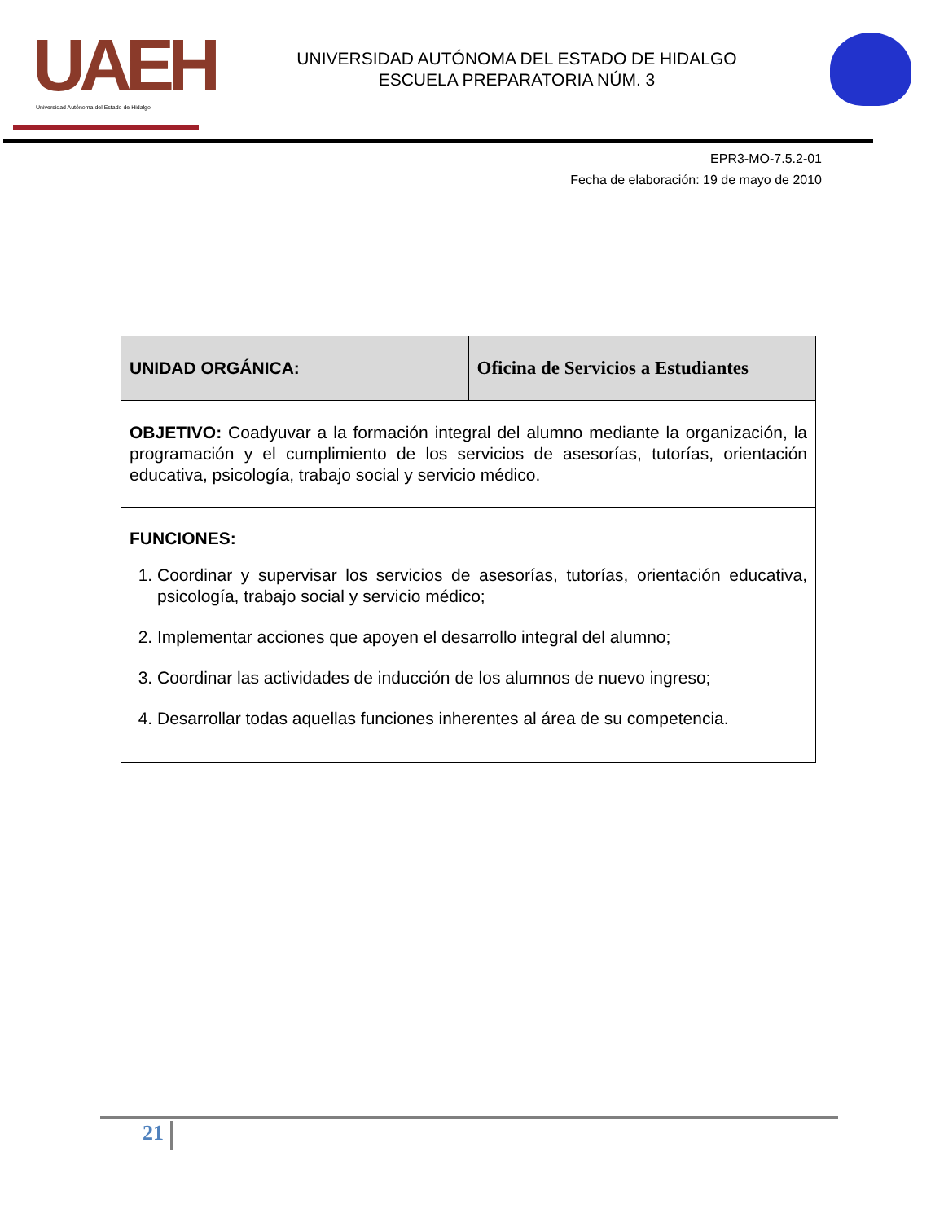UAEH
Universidad Autónoma del Estado de Hidalgo
UNIVERSIDAD AUTÓNOMA DEL ESTADO DE HIDALGO
ESCUELA PREPARATORIA NÚM. 3
EPR3-MO-7.5.2-01
Fecha de elaboración: 19 de mayo de 2010
| UNIDAD ORGÁNICA: | Oficina de Servicios a Estudiantes |
| OBJETIVO: Coadyuvar a la formación integral del alumno mediante la organización, la programación y el cumplimiento de los servicios de asesorías, tutorías, orientación educativa, psicología, trabajo social y servicio médico. | |
| FUNCIONES: 1. Coordinar y supervisar los servicios de asesorías, tutorías, orientación educativa, psicología, trabajo social y servicio médico; 2. Implementar acciones que apoyen el desarrollo integral del alumno; 3. Coordinar las actividades de inducción de los alumnos de nuevo ingreso; 4. Desarrollar todas aquellas funciones inherentes al área de su competencia. | |
21